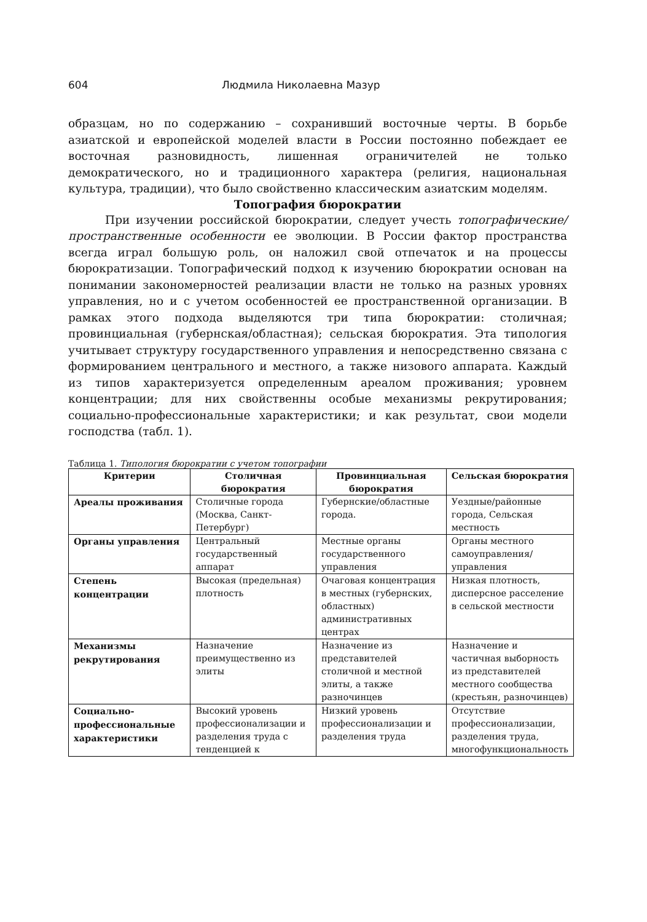604 Людмила Николаевна Мазур
образцам, но по содержанию – сохранивший восточные черты. В борьбе азиатской и европейской моделей власти в России постоянно побеждает ее восточная разновидность, лишенная ограничителей не только демократического, но и традиционного характера (религия, национальная культура, традиции), что было свойственно классическим азиатским моделям.
Топография бюрократии
При изучении российской бюрократии, следует учесть топографические/пространственные особенности ее эволюции. В России фактор пространства всегда играл большую роль, он наложил свой отпечаток и на процессы бюрократизации. Топографический подход к изучению бюрократии основан на понимании закономерностей реализации власти не только на разных уровнях управления, но и с учетом особенностей ее пространственной организации. В рамках этого подхода выделяются три типа бюрократии: столичная; провинциальная (губернская/областная); сельская бюрократия. Эта типология учитывает структуру государственного управления и непосредственно связана с формированием центрального и местного, а также низового аппарата. Каждый из типов характеризуется определенным ареалом проживания; уровнем концентрации; для них свойственны особые механизмы рекрутирования; социально-профессиональные характеристики; и как результат, свои модели господства (табл. 1).
Таблица 1. Типология бюрократии с учетом топографии
| Критерии | Столичная бюрократия | Провинциальная бюрократия | Сельская бюрократия |
| --- | --- | --- | --- |
| Ареалы проживания | Столичные города (Москва, Санкт-Петербург) | Губернские/областные города. | Уездные/районные города, Сельская местность |
| Органы управления | Центральный государственный аппарат | Местные органы государственного управления | Органы местного самоуправления/управления |
| Степень концентрации | Высокая (предельная) плотность | Очаговая концентрация в местных (губернских, областных) административных центрах | Низкая плотность, дисперсное расселение в сельской местности |
| Механизмы рекрутирования | Назначение преимущественно из элиты | Назначение из представителей столичной и местной элиты, а также разночинцев | Назначение и частичная выборность из представителей местного сообщества (крестьян, разночинцев) |
| Социально-профессиональные характеристики | Высокий уровень профессионализации и разделения труда с тенденцией к | Низкий уровень профессионализации и разделения труда | Отсутствие профессионализации, разделения труда, многофункциональность |